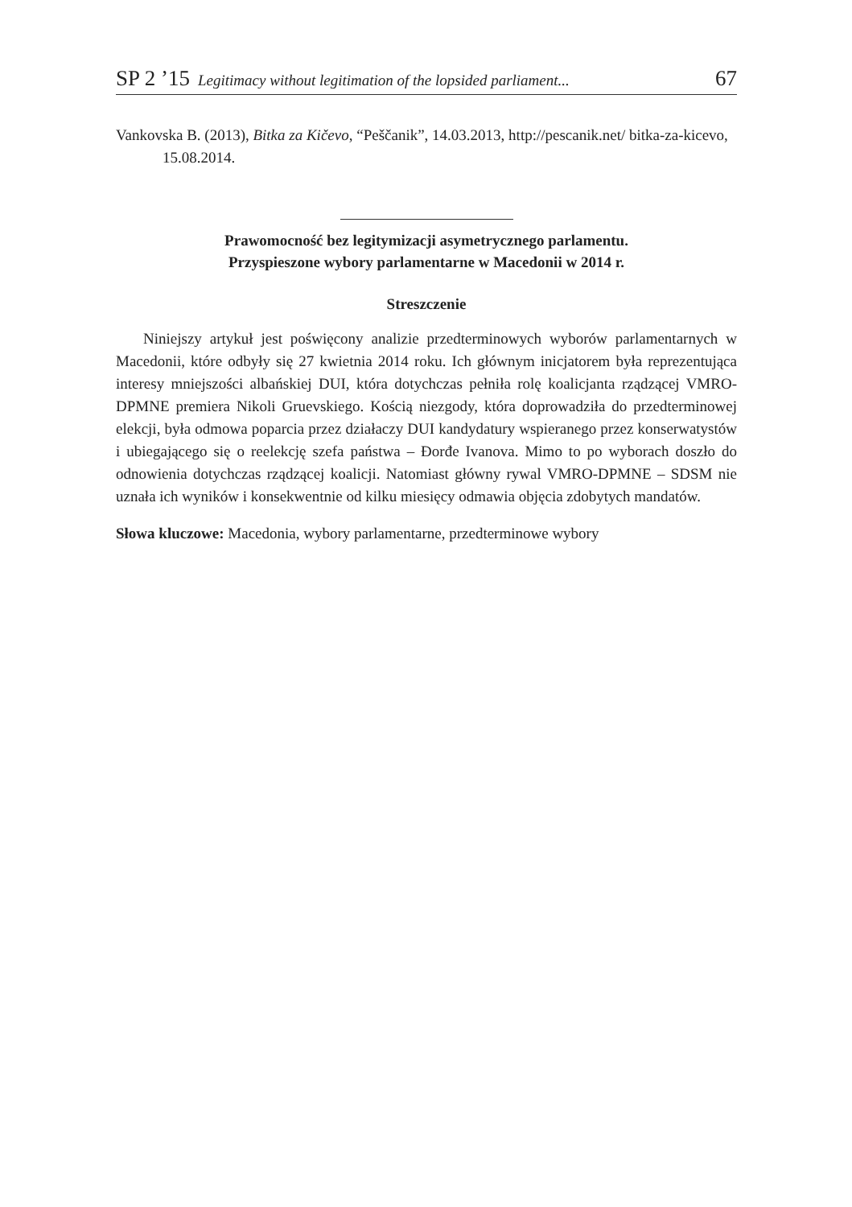SP 2 ’15 Legitimacy without legitimation of the lopsided parliament... 67
Vankovska B. (2013), Bitka za Kičevo, “Peščanik”, 14.03.2013, http://pescanik.net/ bitka-za-kicevo, 15.08.2014.
Prawomocność bez legitymizacji asymetrycznego parlamentu.
Przyspieszone wybory parlamentarne w Macedonii w 2014 r.
Streszczenie
Niniejszy artykuł jest poświęcony analizie przedterminowych wyborów parlamentarnych w Macedonii, które odbyły się 27 kwietnia 2014 roku. Ich głównym inicjatorem była reprezentująca interesy mniejszości albańskiej DUI, która dotychczas pełniła rolę koalicjanta rządzącej VMRO-DPMNE premiera Nikoli Gruevskiego. Kością niezgody, która doprowadziła do przedterminowej elekcji, była odmowa poparcia przez działaczy DUI kandydatury wspieranego przez konserwatystów i ubiegającego się o reelekcję szefa państwa – Đorđe Ivanova. Mimo to po wyborach doszło do odnowienia dotychczas rządzącej koalicji. Natomiast główny rywal VMRO-DPMNE – SDSM nie uznała ich wyników i konsekwentnie od kilku miesięcy odmawia objęcia zdobytych mandatów.
Słowa kluczowe: Macedonia, wybory parlamentarne, przedterminowe wybory